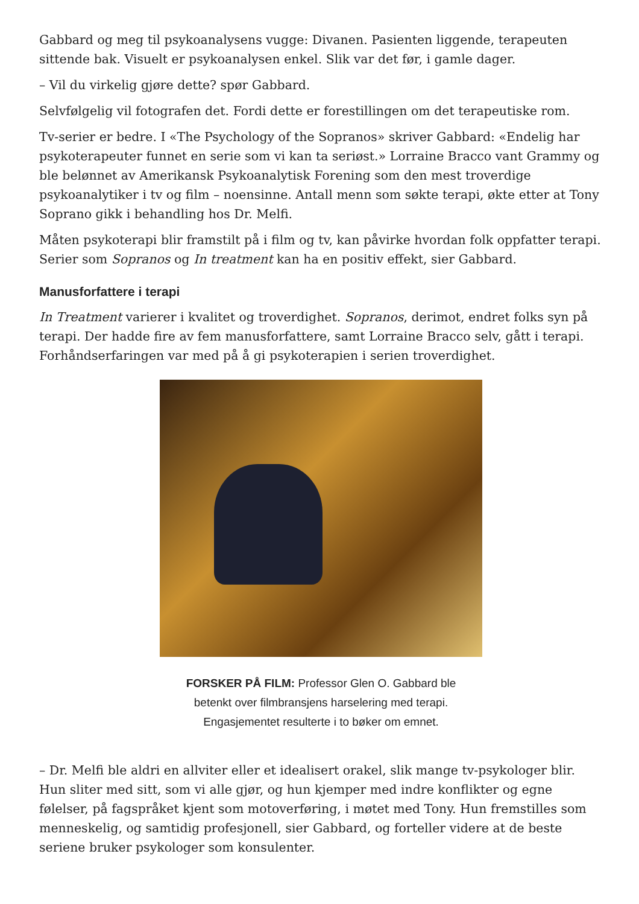Gabbard og meg til psykoanalysens vugge: Divanen. Pasienten liggende, terapeuten sittende bak. Visuelt er psykoanalysen enkel. Slik var det før, i gamle dager.
– Vil du virkelig gjøre dette? spør Gabbard.
Selvfølgelig vil fotografen det. Fordi dette er forestillingen om det terapeutiske rom.
Tv-serier er bedre. I «The Psychology of the Sopranos» skriver Gabbard: «Endelig har psykoterapeuter funnet en serie som vi kan ta seriøst.» Lorraine Bracco vant Grammy og ble belønnet av Amerikansk Psykoanalytisk Forening som den mest troverdige psykoanalytiker i tv og film – noensinne. Antall menn som søkte terapi, økte etter at Tony Soprano gikk i behandling hos Dr. Melfi.
Måten psykoterapi blir framstilt på i film og tv, kan påvirke hvordan folk oppfatter terapi. Serier som Sopranos og In treatment kan ha en positiv effekt, sier Gabbard.
Manusforfattere i terapi
In Treatment varierer i kvalitet og troverdighet. Sopranos, derimot, endret folks syn på terapi. Der hadde fire av fem manusforfattere, samt Lorraine Bracco selv, gått i terapi. Forhåndserfaringen var med på å gi psykoterapien i serien troverdighet.
FORSKER PÅ FILM: Professor Glen O. Gabbard ble betenkt over filmbransjens harselering med terapi. Engasjementet resulterte i to bøker om emnet.
– Dr. Melfi ble aldri en allviter eller et idealisert orakel, slik mange tv-psykologer blir. Hun sliter med sitt, som vi alle gjør, og hun kjemper med indre konflikter og egne følelser, på fagspråket kjent som motoverføring, i møtet med Tony. Hun fremstilles som menneskelig, og samtidig profesjonell, sier Gabbard, og forteller videre at de beste seriene bruker psykologer som konsulenter.